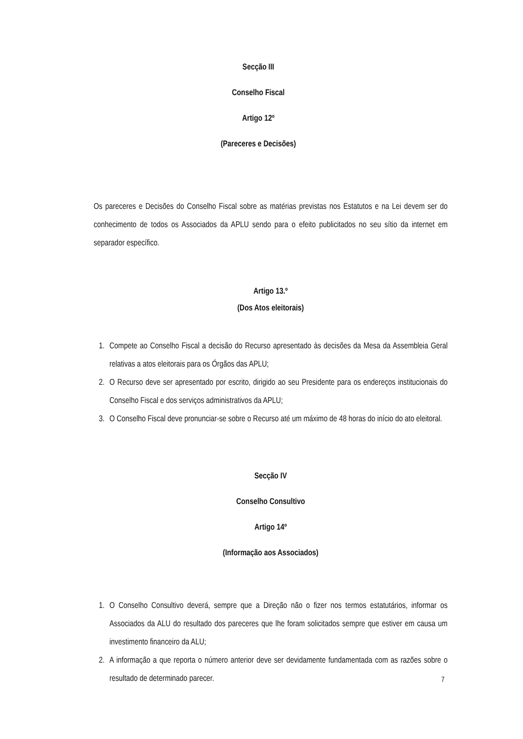Secção III
Conselho Fiscal
Artigo 12º
(Pareceres e Decisões)
Os pareceres e Decisões do Conselho Fiscal sobre as matérias previstas nos Estatutos e na Lei devem ser do conhecimento de todos os Associados da APLU sendo para o efeito publicitados no seu sítio da internet em separador específico.
Artigo 13.º
(Dos Atos eleitorais)
1. Compete ao Conselho Fiscal a decisão do Recurso apresentado às decisões da Mesa da Assembleia Geral relativas a atos eleitorais para os Órgãos das APLU;
2. O Recurso deve ser apresentado por escrito, dirigido ao seu Presidente para os endereços institucionais do Conselho Fiscal e dos serviços administrativos da APLU;
3. O Conselho Fiscal deve pronunciar-se sobre o Recurso até um máximo de 48 horas do início do ato eleitoral.
Secção IV
Conselho Consultivo
Artigo 14º
(Informação aos Associados)
1. O Conselho Consultivo deverá, sempre que a Direção não o fizer nos termos estatutários, informar os Associados da ALU do resultado dos pareceres que lhe foram solicitados sempre que estiver em causa um investimento financeiro da ALU;
2. A informação a que reporta o número anterior deve ser devidamente fundamentada com as razões sobre o resultado de determinado parecer.
7